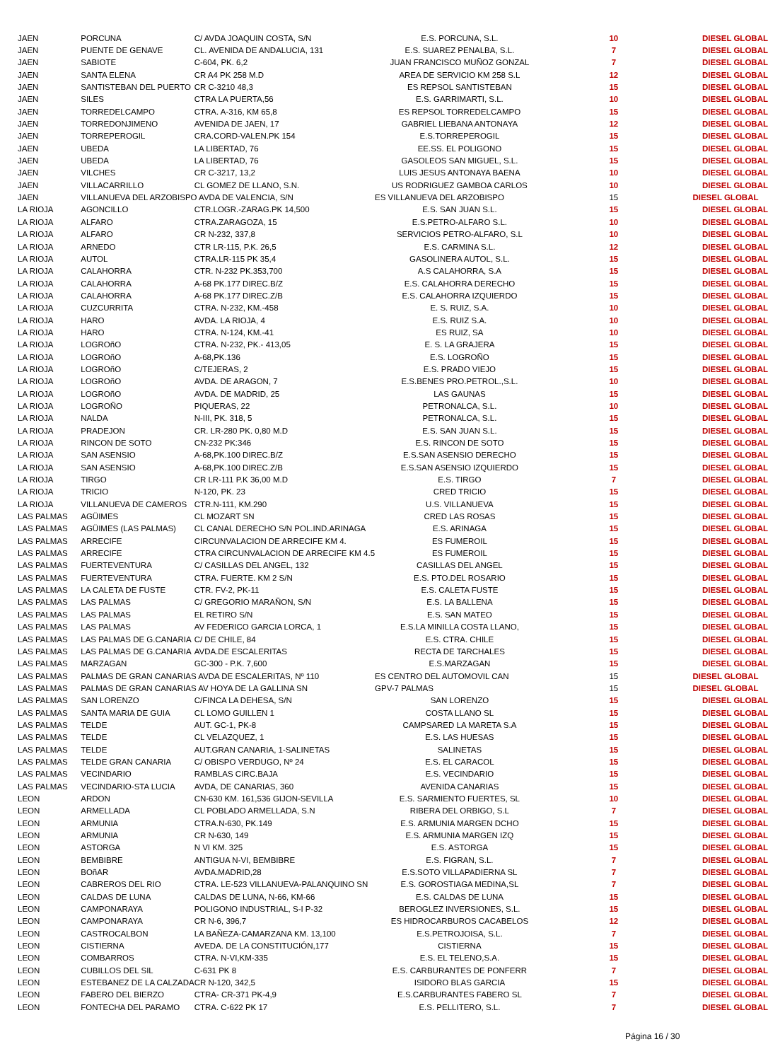| JAEN | PORCUNA | C/ AVDA JOAQUIN COSTA, S/N | E.S. PORCUNA, S.L. | 10 | DIESEL GLOBAL |
| JAEN | PUENTE DE GENAVE | CL. AVENIDA DE ANDALUCIA, 131 | E.S. SUAREZ PENALBA, S.L. | 7 | DIESEL GLOBAL |
| JAEN | SABIOTE | C-604, PK. 6,2 | JUAN FRANCISCO MUÑOZ GONZAL | 7 | DIESEL GLOBAL |
| JAEN | SANTA ELENA | CR A4 PK 258 M.D | AREA DE SERVICIO KM 258 S.L | 12 | DIESEL GLOBAL |
| JAEN | SANTISTEBAN DEL PUERTO | CR C-3210 48,3 | ES REPSOL SANTISTEBAN | 15 | DIESEL GLOBAL |
| JAEN | SILES | CTRA LA PUERTA,56 | E.S. GARRIMARTI, S.L. | 10 | DIESEL GLOBAL |
| JAEN | TORREDELCAMPO | CTRA. A-316, KM 65,8 | ES REPSOL TORREDELCAMPO | 15 | DIESEL GLOBAL |
| JAEN | TORREDONJIMENO | AVENIDA DE JAEN, 17 | GABRIEL LIEBANA ANTONAYA | 12 | DIESEL GLOBAL |
| JAEN | TORREPEROGIL | CRA.CORD-VALEN.PK 154 | E.S.TORREPEROGIL | 15 | DIESEL GLOBAL |
| JAEN | UBEDA | LA LIBERTAD, 76 | EE.SS. EL POLIGONO | 15 | DIESEL GLOBAL |
| JAEN | UBEDA | LA LIBERTAD, 76 | GASOLEOS SAN MIGUEL, S.L. | 15 | DIESEL GLOBAL |
| JAEN | VILCHES | CR C-3217, 13,2 | LUIS JESUS ANTONAYA BAENA | 10 | DIESEL GLOBAL |
| JAEN | VILLACARRILLO | CL GOMEZ DE LLANO, S.N. | US RODRIGUEZ GAMBOA CARLOS | 10 | DIESEL GLOBAL |
| JAEN | VILLANUEVA DEL ARZOBISPO AVDA DE VALENCIA, S/N | | ES VILLANUEVA DEL ARZOBISPO | 15 | DIESEL GLOBAL |
| LA RIOJA | AGONCILLO | CTR.LOGR.-ZARAG.PK 14,500 | E.S. SAN JUAN S.L. | 15 | DIESEL GLOBAL |
| LA RIOJA | ALFARO | CTRA.ZARAGOZA, 15 | E.S.PETRO-ALFARO S.L. | 10 | DIESEL GLOBAL |
| LA RIOJA | ALFARO | CR N-232, 337,8 | SERVICIOS PETRO-ALFARO, S.L | 10 | DIESEL GLOBAL |
| LA RIOJA | ARNEDO | CTR LR-115, P.K. 26,5 | E.S. CARMINA S.L. | 12 | DIESEL GLOBAL |
| LA RIOJA | AUTOL | CTRA.LR-115 PK 35,4 | GASOLINERA AUTOL, S.L. | 15 | DIESEL GLOBAL |
| LA RIOJA | CALAHORRA | CTR. N-232 PK.353,700 | A.S CALAHORRA, S.A | 15 | DIESEL GLOBAL |
| LA RIOJA | CALAHORRA | A-68 PK.177 DIREC.B/Z | E.S. CALAHORRA DERECHO | 15 | DIESEL GLOBAL |
| LA RIOJA | CALAHORRA | A-68 PK.177 DIREC.Z/B | E.S. CALAHORRA IZQUIERDO | 15 | DIESEL GLOBAL |
| LA RIOJA | CUZCURRITA | CTRA. N-232, KM.-458 | E. S. RUIZ, S.A. | 10 | DIESEL GLOBAL |
| LA RIOJA | HARO | AVDA. LA RIOJA, 4 | E.S. RUIZ S.A. | 10 | DIESEL GLOBAL |
| LA RIOJA | HARO | CTRA. N-124, KM.-41 | ES RUIZ, SA | 10 | DIESEL GLOBAL |
| LA RIOJA | LOGROñO | CTRA. N-232, PK.- 413,05 | E. S. LA GRAJERA | 15 | DIESEL GLOBAL |
| LA RIOJA | LOGROñO | A-68,PK.136 | E.S. LOGROÑO | 15 | DIESEL GLOBAL |
| LA RIOJA | LOGROñO | C/TEJERAS, 2 | E.S. PRADO VIEJO | 15 | DIESEL GLOBAL |
| LA RIOJA | LOGROñO | AVDA. DE ARAGON, 7 | E.S.BENES PRO.PETROL.,S.L. | 10 | DIESEL GLOBAL |
| LA RIOJA | LOGROñO | AVDA. DE MADRID, 25 | LAS GAUNAS | 15 | DIESEL GLOBAL |
| LA RIOJA | LOGROÑO | PIQUERAS, 22 | PETRONALCA, S.L. | 10 | DIESEL GLOBAL |
| LA RIOJA | NALDA | N-III, PK. 318, 5 | PETRONALCA, S.L. | 15 | DIESEL GLOBAL |
| LA RIOJA | PRADEJON | CR. LR-280 PK. 0,80 M.D | E.S. SAN JUAN S.L. | 15 | DIESEL GLOBAL |
| LA RIOJA | RINCON DE SOTO | CN-232 PK:346 | E.S. RINCON DE SOTO | 15 | DIESEL GLOBAL |
| LA RIOJA | SAN ASENSIO | A-68,PK.100 DIREC.B/Z | E.S.SAN ASENSIO DERECHO | 15 | DIESEL GLOBAL |
| LA RIOJA | SAN ASENSIO | A-68,PK.100 DIREC.Z/B | E.S.SAN ASENSIO IZQUIERDO | 15 | DIESEL GLOBAL |
| LA RIOJA | TIRGO | CR LR-111 P.K 36,00 M.D | E.S. TIRGO | 7 | DIESEL GLOBAL |
| LA RIOJA | TRICIO | N-120, PK. 23 | CRED TRICIO | 15 | DIESEL GLOBAL |
| LA RIOJA | VILLANUEVA DE CAMEROS | CTR.N-111, KM.290 | U.S. VILLANUEVA | 15 | DIESEL GLOBAL |
| LAS PALMAS | AGÜIMES | CL MOZART SN | CRED LAS ROSAS | 15 | DIESEL GLOBAL |
| LAS PALMAS | AGÜIMES (LAS PALMAS) | CL CANAL DERECHO S/N POL.IND.ARINAGA | E.S. ARINAGA | 15 | DIESEL GLOBAL |
| LAS PALMAS | ARRECIFE | CIRCUNVALACION DE ARRECIFE KM 4. | ES FUMEROIL | 15 | DIESEL GLOBAL |
| LAS PALMAS | ARRECIFE | CTRA CIRCUNVALACION DE ARRECIFE KM 4.5 | ES FUMEROIL | 15 | DIESEL GLOBAL |
| LAS PALMAS | FUERTEVENTURA | C/ CASILLAS DEL ANGEL, 132 | CASILLAS DEL ANGEL | 15 | DIESEL GLOBAL |
| LAS PALMAS | FUERTEVENTURA | CTRA. FUERTE. KM 2 S/N | E.S. PTO.DEL ROSARIO | 15 | DIESEL GLOBAL |
| LAS PALMAS | LA CALETA DE FUSTE | CTR. FV-2, PK-11 | E.S. CALETA FUSTE | 15 | DIESEL GLOBAL |
| LAS PALMAS | LAS PALMAS | C/ GREGORIO MARAÑON, S/N | E.S. LA BALLENA | 15 | DIESEL GLOBAL |
| LAS PALMAS | LAS PALMAS | EL RETIRO S/N | E.S. SAN MATEO | 15 | DIESEL GLOBAL |
| LAS PALMAS | LAS PALMAS | AV FEDERICO GARCIA LORCA, 1 | E.S.LA MINILLA COSTA LLANO, | 15 | DIESEL GLOBAL |
| LAS PALMAS | LAS PALMAS DE G.CANARIA | C/ DE CHILE, 84 | E.S. CTRA. CHILE | 15 | DIESEL GLOBAL |
| LAS PALMAS | LAS PALMAS DE G.CANARIA | AVDA.DE ESCALERITAS | RECTA DE TARCHALES | 15 | DIESEL GLOBAL |
| LAS PALMAS | MARZAGAN | GC-300 - P.K. 7,600 | E.S.MARZAGAN | 15 | DIESEL GLOBAL |
| LAS PALMAS | PALMAS DE GRAN CANARIAS AVDA DE ESCALERITAS, Nº 110 | | ES CENTRO DEL AUTOMOVIL CAN | 15 | DIESEL GLOBAL |
| LAS PALMAS | PALMAS DE GRAN CANARIAS AV HOYA DE LA GALLINA SN | | GPV-7 PALMAS | 15 | DIESEL GLOBAL |
| LAS PALMAS | SAN LORENZO | C/FINCA LA DEHESA, S/N | SAN LORENZO | 15 | DIESEL GLOBAL |
| LAS PALMAS | SANTA MARIA DE GUIA | CL LOMO GUILLEN 1 | COSTA LLANO SL | 15 | DIESEL GLOBAL |
| LAS PALMAS | TELDE | AUT. GC-1, PK-8 | CAMPSARED LA MARETA S.A | 15 | DIESEL GLOBAL |
| LAS PALMAS | TELDE | CL VELAZQUEZ, 1 | E.S. LAS HUESAS | 15 | DIESEL GLOBAL |
| LAS PALMAS | TELDE | AUT.GRAN CANARIA, 1-SALINETAS | SALINETAS | 15 | DIESEL GLOBAL |
| LAS PALMAS | TELDE GRAN CANARIA | C/ OBISPO VERDUGO, Nº 24 | E.S. EL CARACOL | 15 | DIESEL GLOBAL |
| LAS PALMAS | VECINDARIO | RAMBLAS CIRC.BAJA | E.S. VECINDARIO | 15 | DIESEL GLOBAL |
| LAS PALMAS | VECINDARIO-STA LUCIA | AVDA, DE CANARIAS, 360 | AVENIDA CANARIAS | 15 | DIESEL GLOBAL |
| LEON | ARDON | CN-630 KM. 161,536 GIJON-SEVILLA | E.S. SARMIENTO FUERTES, SL | 10 | DIESEL GLOBAL |
| LEON | ARMELLADA | CL POBLADO ARMELLADA, S.N | RIBERA DEL ORBIGO, S.L | 7 | DIESEL GLOBAL |
| LEON | ARMUNIA | CTRA.N-630, PK.149 | E.S. ARMUNIA MARGEN DCHO | 15 | DIESEL GLOBAL |
| LEON | ARMUNIA | CR N-630, 149 | E.S. ARMUNIA MARGEN IZQ | 15 | DIESEL GLOBAL |
| LEON | ASTORGA | N VI KM. 325 | E.S. ASTORGA | 15 | DIESEL GLOBAL |
| LEON | BEMBIBRE | ANTIGUA N-VI, BEMBIBRE | E.S. FIGRAN, S.L. | 7 | DIESEL GLOBAL |
| LEON | BOñAR | AVDA.MADRID,28 | E.S.SOTO VILLAPADIERNA SL | 7 | DIESEL GLOBAL |
| LEON | CABREROS DEL RIO | CTRA. LE-523 VILLANUEVA-PALANQUINO SN | E.S. GOROSTIAGA MEDINA,SL | 7 | DIESEL GLOBAL |
| LEON | CALDAS DE LUNA | CALDAS DE LUNA, N-66, KM-66 | E.S. CALDAS DE LUNA | 15 | DIESEL GLOBAL |
| LEON | CAMPONARAYA | POLIGONO INDUSTRIAL, S-I P-32 | BEROGLEZ INVERSIONES, S.L. | 15 | DIESEL GLOBAL |
| LEON | CAMPONARAYA | CR N-6, 396,7 | ES HIDROCARBUROS CACABELOS | 12 | DIESEL GLOBAL |
| LEON | CASTROCALBON | LA BAÑEZA-CAMARZANA KM. 13,100 | E.S.PETROJOISA, S.L. | 7 | DIESEL GLOBAL |
| LEON | CISTIERNA | AVEDA. DE LA CONSTITUCIÓN,177 | CISTIERNA | 15 | DIESEL GLOBAL |
| LEON | COMBARROS | CTRA. N-VI,KM-335 | E.S. EL TELENO,S.A. | 15 | DIESEL GLOBAL |
| LEON | CUBILLOS DEL SIL | C-631 PK 8 | E.S. CARBURANTES DE PONFERR | 7 | DIESEL GLOBAL |
| LEON | ESTEBANEZ DE LA CALZADA | CR N-120, 342,5 | ISIDORO BLAS GARCIA | 15 | DIESEL GLOBAL |
| LEON | FABERO DEL BIERZO | CTRA- CR-371 PK-4,9 | E.S.CARBURANTES FABERO SL | 7 | DIESEL GLOBAL |
| LEON | FONTECHA DEL PARAMO | CTRA. C-622 PK 17 | E.S. PELLITERO, S.L. | 7 | DIESEL GLOBAL |
Página 16 / 30